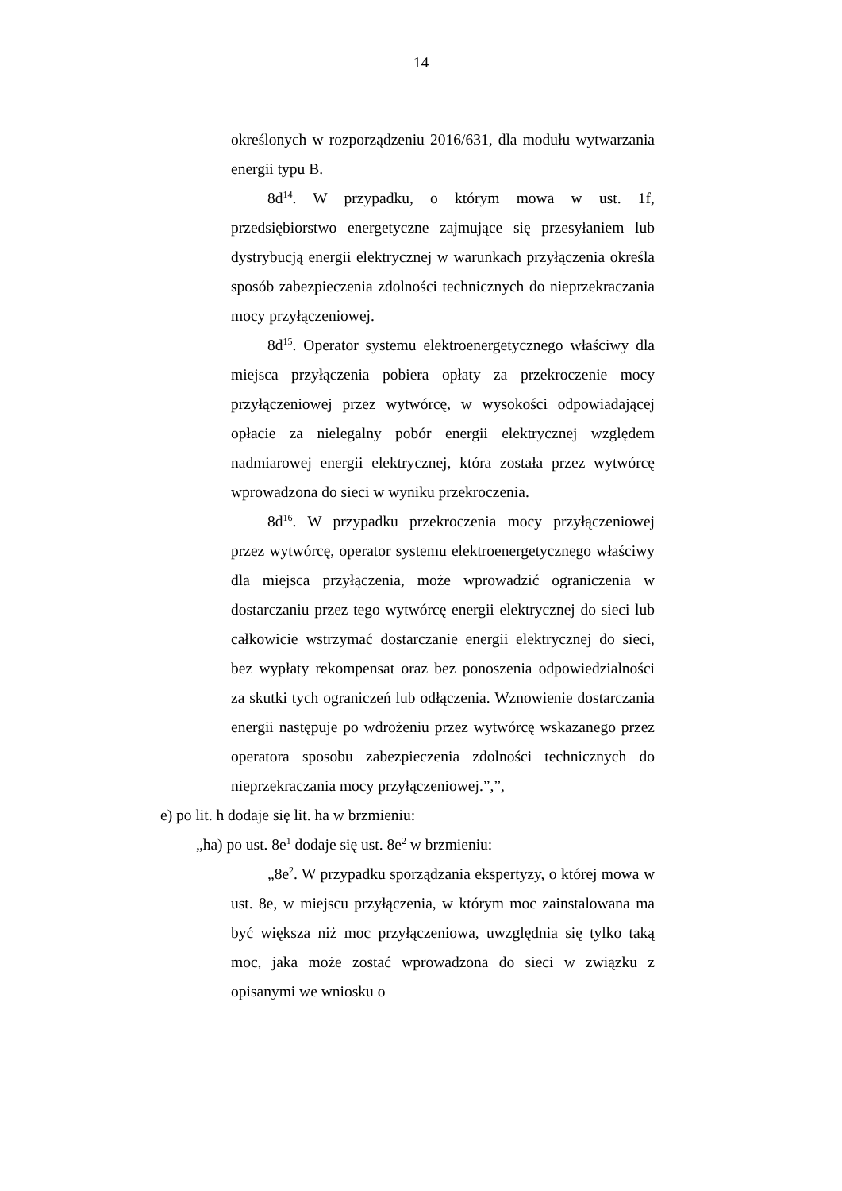– 14 –
określonych w rozporządzeniu 2016/631, dla modułu wytwarzania energii typu B.
8d<sup>14</sup>. W przypadku, o którym mowa w ust. 1f, przedsiębiorstwo energetyczne zajmujące się przesyłaniem lub dystrybucją energii elektrycznej w warunkach przyłączenia określa sposób zabezpieczenia zdolności technicznych do nieprzekraczania mocy przyłączeniowej.
8d<sup>15</sup>. Operator systemu elektroenergetycznego właściwy dla miejsca przyłączenia pobiera opłaty za przekroczenie mocy przyłączeniowej przez wytwórcę, w wysokości odpowiadającej opłacie za nielegalny pobór energii elektrycznej względem nadmiarowej energii elektrycznej, która została przez wytwórcę wprowadzona do sieci w wyniku przekroczenia.
8d<sup>16</sup>. W przypadku przekroczenia mocy przyłączeniowej przez wytwórcę, operator systemu elektroenergetycznego właściwy dla miejsca przyłączenia, może wprowadzić ograniczenia w dostarczaniu przez tego wytwórcę energii elektrycznej do sieci lub całkowicie wstrzymać dostarczanie energii elektrycznej do sieci, bez wypłaty rekompensat oraz bez ponoszenia odpowiedzialności za skutki tych ograniczeń lub odłączenia. Wznowienie dostarczania energii następuje po wdrożeniu przez wytwórcę wskazanego przez operatora sposobu zabezpieczenia zdolności technicznych do nieprzekraczania mocy przyłączeniowej.”,”,
e) po lit. h dodaje się lit. ha w brzmieniu:
„ha) po ust. 8e<sup>1</sup> dodaje się ust. 8e<sup>2</sup> w brzmieniu:
„8e<sup>2</sup>. W przypadku sporządzania ekspertyzy, o której mowa w ust. 8e, w miejscu przyłączenia, w którym moc zainstalowana ma być większa niż moc przyłączeniowa, uwzględnia się tylko taką moc, jaka może zostać wprowadzona do sieci w związku z opisanymi we wniosku o